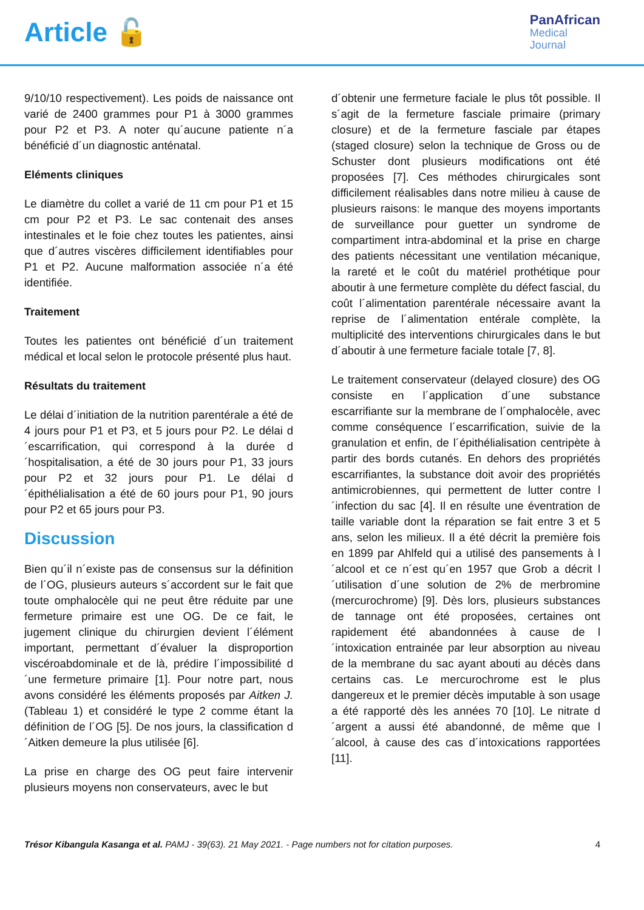Article 🔓
PanAfrican
Medical
Journal
9/10/10 respectivement). Les poids de naissance ont varié de 2400 grammes pour P1 à 3000 grammes pour P2 et P3. A noter qu´aucune patiente n´a bénéficié d´un diagnostic anténatal.
Eléments cliniques
Le diamètre du collet a varié de 11 cm pour P1 et 15 cm pour P2 et P3. Le sac contenait des anses intestinales et le foie chez toutes les patientes, ainsi que d´autres viscères difficilement identifiables pour P1 et P2. Aucune malformation associée n´a été identifiée.
Traitement
Toutes les patientes ont bénéficié d´un traitement médical et local selon le protocole présenté plus haut.
Résultats du traitement
Le délai d´initiation de la nutrition parentérale a été de 4 jours pour P1 et P3, et 5 jours pour P2. Le délai d´escarrification, qui correspond à la durée d´hospitalisation, a été de 30 jours pour P1, 33 jours pour P2 et 32 jours pour P1. Le délai d´épithélialisation a été de 60 jours pour P1, 90 jours pour P2 et 65 jours pour P3.
Discussion
Bien qu´il n´existe pas de consensus sur la définition de l´OG, plusieurs auteurs s´accordent sur le fait que toute omphalocèle qui ne peut être réduite par une fermeture primaire est une OG. De ce fait, le jugement clinique du chirurgien devient l´élément important, permettant d´évaluer la disproportion viscéroabdominale et de là, prédire l´impossibilité d´une fermeture primaire [1]. Pour notre part, nous avons considéré les éléments proposés par Aitken J. (Tableau 1) et considéré le type 2 comme étant la définition de l´OG [5]. De nos jours, la classification d´Aitken demeure la plus utilisée [6].
La prise en charge des OG peut faire intervenir plusieurs moyens non conservateurs, avec le but
d´obtenir une fermeture faciale le plus tôt possible. Il s´agit de la fermeture fasciale primaire (primary closure) et de la fermeture fasciale par étapes (staged closure) selon la technique de Gross ou de Schuster dont plusieurs modifications ont été proposées [7]. Ces méthodes chirurgicales sont difficilement réalisables dans notre milieu à cause de plusieurs raisons: le manque des moyens importants de surveillance pour guetter un syndrome de compartiment intra-abdominal et la prise en charge des patients nécessitant une ventilation mécanique, la rareté et le coût du matériel prothétique pour aboutir à une fermeture complète du défect fascial, du coût l´alimentation parentérale nécessaire avant la reprise de l´alimentation entérale complète, la multiplicité des interventions chirurgicales dans le but d´aboutir à une fermeture faciale totale [7, 8].
Le traitement conservateur (delayed closure) des OG consiste en l´application d´une substance escarrifiante sur la membrane de l´omphalocèle, avec comme conséquence l´escarrification, suivie de la granulation et enfin, de l´épithélialisation centripète à partir des bords cutanés. En dehors des propriétés escarrifiantes, la substance doit avoir des propriétés antimicrobiennes, qui permettent de lutter contre l´infection du sac [4]. Il en résulte une éventration de taille variable dont la réparation se fait entre 3 et 5 ans, selon les milieux. Il a été décrit la première fois en 1899 par Ahlfeld qui a utilisé des pansements à l´alcool et ce n´est qu´en 1957 que Grob a décrit l´utilisation d´une solution de 2% de merbromine (mercurochrome) [9]. Dès lors, plusieurs substances de tannage ont été proposées, certaines ont rapidement été abandonnées à cause de l´intoxication entrainée par leur absorption au niveau de la membrane du sac ayant abouti au décès dans certains cas. Le mercurochrome est le plus dangereux et le premier décès imputable à son usage a été rapporté dès les années 70 [10]. Le nitrate d´argent a aussi été abandonné, de même que l´alcool, à cause des cas d´intoxications rapportées [11].
Trésor Kibangula Kasanga et al. PAMJ - 39(63). 21 May 2021. - Page numbers not for citation purposes.
4